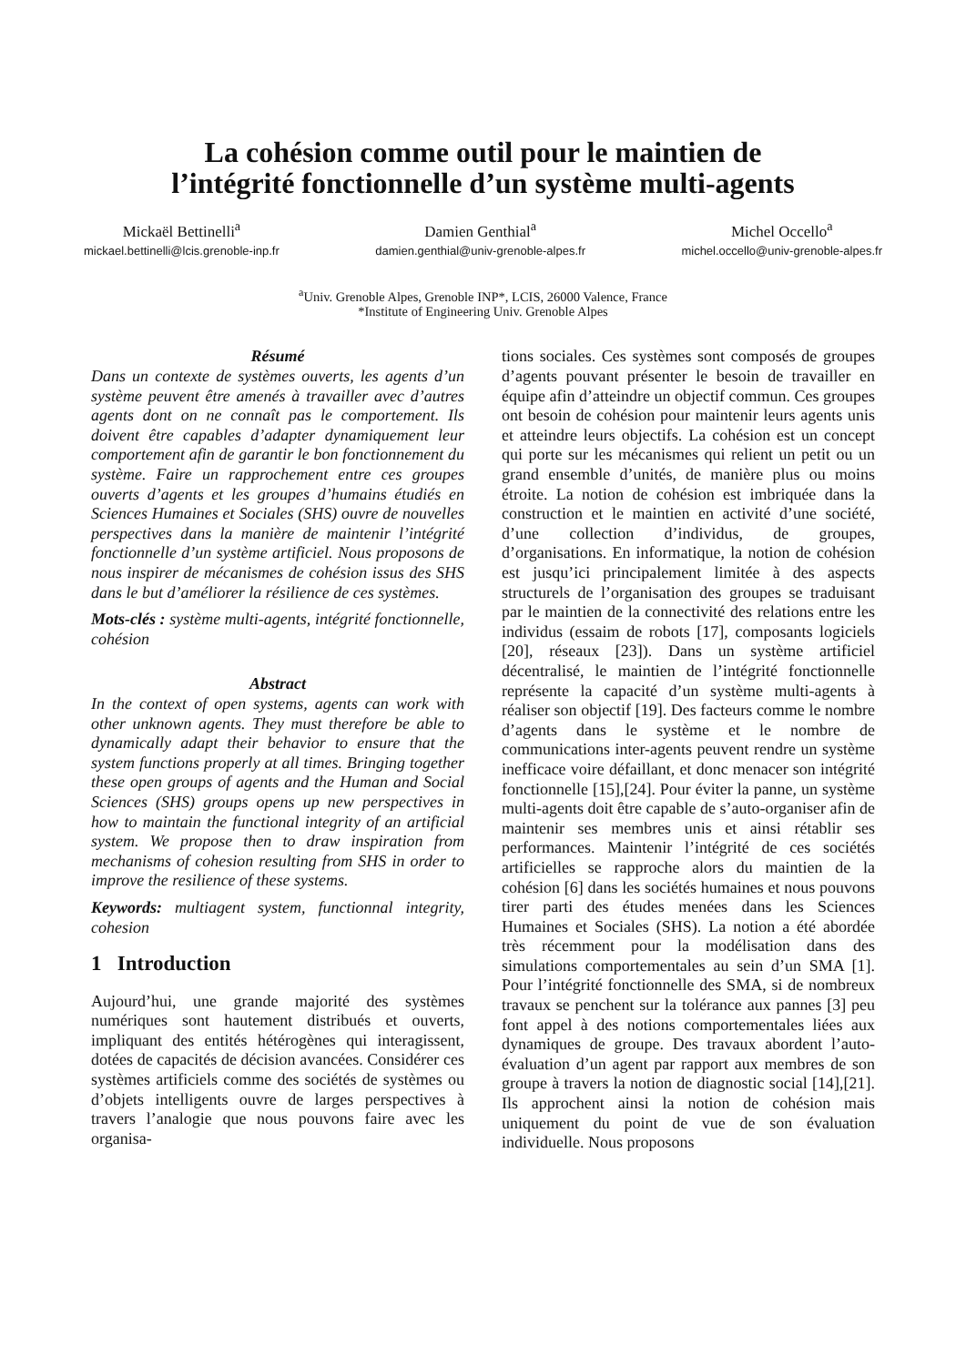La cohésion comme outil pour le maintien de
l’intégrité fonctionnelle d’un système multi-agents
Mickaël Bettinelli<sup>a</sup>
mickael.bettinelli@lcis.grenoble-inp.fr
Damien Genthial<sup>a</sup>
damien.genthial@univ-grenoble-alpes.fr
Michel Occello<sup>a</sup>
michel.occello@univ-grenoble-alpes.fr
<sup>a</sup> Univ. Grenoble Alpes, Grenoble INP*, LCIS, 26000 Valence, France
*Institute of Engineering Univ. Grenoble Alpes
Résumé
Dans un contexte de systèmes ouverts, les agents d’un système peuvent être amenés à travailler avec d’autres agents dont on ne connaît pas le comportement. Ils doivent être capables d’adapter dynamiquement leur comportement afin de garantir le bon fonctionnement du système. Faire un rapprochement entre ces groupes ouverts d’agents et les groupes d’humains étudiés en Sciences Humaines et Sociales (SHS) ouvre de nouvelles perspectives dans la manière de maintenir l’intégrité fonctionnelle d’un système artificiel. Nous proposons de nous inspirer de mécanismes de cohésion issus des SHS dans le but d’améliorer la résilience de ces systèmes.
Mots-clés : système multi-agents, intégrité fonctionnelle, cohésion
Abstract
In the context of open systems, agents can work with other unknown agents. They must therefore be able to dynamically adapt their behavior to ensure that the system functions properly at all times. Bringing together these open groups of agents and the Human and Social Sciences (SHS) groups opens up new perspectives in how to maintain the functional integrity of an artificial system. We propose then to draw inspiration from mechanisms of cohesion resulting from SHS in order to improve the resilience of these systems.
Keywords: multiagent system, functionnal integrity, cohesion
1 Introduction
Aujourd’hui, une grande majorité des systèmes numériques sont hautement distribués et ouverts, impliquant des entités hétérogènes qui interagissent, dotées de capacités de décision avancées. Considérer ces systèmes artificiels comme des sociétés de systèmes ou d’objets intelligents ouvre de larges perspectives à travers l’analogie que nous pouvons faire avec les organisa-
tions sociales. Ces systèmes sont composés de groupes d’agents pouvant présenter le besoin de travailler en équipe afin d’atteindre un objectif commun. Ces groupes ont besoin de cohésion pour maintenir leurs agents unis et atteindre leurs objectifs. La cohésion est un concept qui porte sur les mécanismes qui relient un petit ou un grand ensemble d’unités, de manière plus ou moins étroite. La notion de cohésion est imbriquée dans la construction et le maintien en activité d’une société, d’une collection d’individus, de groupes, d’organisations. En informatique, la notion de cohésion est jusqu’ici principalement limitée à des aspects structurels de l’organisation des groupes se traduisant par le maintien de la connectivité des relations entre les individus (essaim de robots [17], composants logiciels [20], réseaux [23]). Dans un système artificiel décentralisé, le maintien de l’intégrité fonctionnelle représente la capacité d’un système multi-agents à réaliser son objectif [19]. Des facteurs comme le nombre d’agents dans le système et le nombre de communications inter-agents peuvent rendre un système inefficace voire défaillant, et donc menacer son intégrité fonctionnelle [15],[24]. Pour éviter la panne, un système multi-agents doit être capable de s’auto-organiser afin de maintenir ses membres unis et ainsi rétablir ses performances. Maintenir l’intégrité de ces sociétés artificielles se rapproche alors du maintien de la cohésion [6] dans les sociétés humaines et nous pouvons tirer parti des études menées dans les Sciences Humaines et Sociales (SHS). La notion a été abordée très récemment pour la modélisation dans des simulations comportementales au sein d’un SMA [1]. Pour l’intégrité fonctionnelle des SMA, si de nombreux travaux se penchent sur la tolérance aux pannes [3] peu font appel à des notions comportementales liées aux dynamiques de groupe. Des travaux abordent l’auto-évaluation d’un agent par rapport aux membres de son groupe à travers la notion de diagnostic social [14],[21]. Ils approchent ainsi la notion de cohésion mais uniquement du point de vue de son évaluation individuelle. Nous proposons